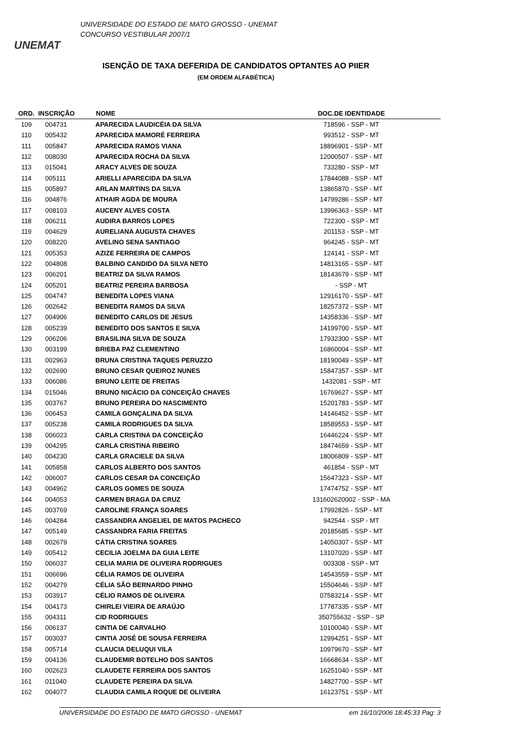UNEMAT
UNIVERSIDADE DO ESTADO DE MATO GROSSO - UNEMAT
CONCURSO VESTIBULAR 2007/1
ISENÇÃO DE TAXA DEFERIDA DE CANDIDATOS OPTANTES AO PIIER
(EM ORDEM ALFABÉTICA)
| ORD. | INSCRIÇÃO | NOME | DOC.DE IDENTIDADE | |
| --- | --- | --- | --- | --- |
| 109 | 004731 | APARECIDA LAUDICÉIA DA SILVA | 718596 - SSP - MT | |
| 110 | 005432 | APARECIDA MAMORÉ FERREIRA | 993512 - SSP - MT | |
| 111 | 005847 | APARECIDA RAMOS VIANA | 18896901 - SSP - MT | |
| 112 | 008030 | APARECIDA ROCHA DA SILVA | 12000507 - SSP - MT | |
| 113 | 015041 | ARACY ALVES DE SOUZA | 733280 - SSP - MT | |
| 114 | 005111 | ARIELLI APARECIDA DA SILVA | 17844088 - SSP - MT | |
| 115 | 005897 | ARLAN MARTINS DA SILVA | 13865870 - SSP - MT | |
| 116 | 004876 | ATHAIR AGDA DE MOURA | 14799286 - SSP - MT | |
| 117 | 008103 | AUCENY ALVES COSTA | 13996363 - SSP - MT | |
| 118 | 006211 | AUDIRA BARROS LOPES | 722300 - SSP - MT | |
| 119 | 004629 | AURELIANA AUGUSTA CHAVES | 201153 - SSP - MT | |
| 120 | 008220 | AVELINO SENA SANTIAGO | 964245 - SSP - MT | |
| 121 | 005353 | AZIZE FERREIRA DE CAMPOS | 124141 - SSP - MT | |
| 122 | 004808 | BALBINO CANDIDO DA SILVA NETO | 14813165 - SSP - MT | |
| 123 | 006201 | BEATRIZ DA SILVA RAMOS | 18143679 - SSP - MT | |
| 124 | 005201 | BEATRIZ PEREIRA BARBOSA | - SSP - MT | |
| 125 | 004747 | BENEDITA LOPES VIANA | 12916170 - SSP - MT | |
| 126 | 002642 | BENEDITA RAMOS DA SILVA | 18257372 - SSP - MT | |
| 127 | 004906 | BENEDITO CARLOS DE JESUS | 14358336 - SSP - MT | |
| 128 | 005239 | BENEDITO DOS SANTOS E SILVA | 14199700 - SSP - MT | |
| 129 | 006206 | BRASILINA SILVA DE SOUZA | 17932300 - SSP - MT | |
| 130 | 003199 | BRIEBA PAZ CLEMENTINO | 16860004 - SSP - MT | |
| 131 | 002963 | BRUNA CRISTINA TAQUES PERUZZO | 18190049 - SSP - MT | |
| 132 | 002690 | BRUNO CESAR QUEIROZ NUNES | 15847357 - SSP - MT | |
| 133 | 006086 | BRUNO LEITE DE FREITAS | 1432081 - SSP - MT | |
| 134 | 015046 | BRUNO NICÁCIO DA CONCEIÇÃO CHAVES | 16769627 - SSP - MT | |
| 135 | 003767 | BRUNO PEREIRA DO NASCIMENTO | 15201783 - SSP - MT | |
| 136 | 006453 | CAMILA GONÇALINA DA SILVA | 14146452 - SSP - MT | |
| 137 | 005238 | CAMILA RODRIGUES DA SILVA | 18589553 - SSP - MT | |
| 138 | 006023 | CARLA CRISTINA DA CONCEIÇÃO | 16446224 - SSP - MT | |
| 139 | 004295 | CARLA CRISTINA RIBEIRO | 18474659 - SSP - MT | |
| 140 | 004230 | CARLA GRACIELE DA SILVA | 18006809 - SSP - MT | |
| 141 | 005858 | CARLOS ALBERTO DOS SANTOS | 461854 - SSP - MT | |
| 142 | 006007 | CARLOS CESAR DA CONCEIÇÃO | 15647323 - SSP - MT | |
| 143 | 004962 | CARLOS GOMES DE SOUZA | 17474752 - SSP - MT | |
| 144 | 004053 | CARMEN BRAGA DA CRUZ | 131602620002 - SSP - MA | |
| 145 | 003769 | CAROLINE FRANÇA SOARES | 17992826 - SSP - MT | |
| 146 | 004284 | CASSANDRA ANGELIEL DE MATOS PACHECO | 942544 - SSP - MT | |
| 147 | 005149 | CASSANDRA FARIA FREITAS | 20185685 - SSP - MT | |
| 148 | 002679 | CÁTIA CRISTINA SOARES | 14050307 - SSP - MT | |
| 149 | 005412 | CECILIA JOELMA DA GUIA LEITE | 13107020 - SSP - MT | |
| 150 | 006037 | CELIA MARIA DE OLIVEIRA RODRIGUES | 003308 - SSP - MT | |
| 151 | 006696 | CÉLIA RAMOS DE OLIVEIRA | 14543559 - SSP - MT | |
| 152 | 004279 | CÉLIA SÃO BERNARDO PINHO | 15504646 - SSP - MT | |
| 153 | 003917 | CÉLIO RAMOS DE OLIVEIRA | 07583214 - SSP - MT | |
| 154 | 004173 | CHIRLEI VIEIRA DE ARAÚJO | 17787335 - SSP - MT | |
| 155 | 004311 | CID RODRIGUES | 350755632 - SSP - SP | |
| 156 | 006137 | CINTIA DE CARVALHO | 10100040 - SSP - MT | |
| 157 | 003037 | CINTIA JOSÉ DE SOUSA FERREIRA | 12994251 - SSP - MT | |
| 158 | 005714 | CLAUCIA DELUQUI VILA | 10979670 - SSP - MT | |
| 159 | 004136 | CLAUDEMIR BOTELHO DOS SANTOS | 16668634 - SSP - MT | |
| 160 | 002623 | CLAUDETE FERREIRA DOS SANTOS | 16251040 - SSP - MT | |
| 161 | 011040 | CLAUDETE PEREIRA DA SILVA | 14827700 - SSP - MT | |
| 162 | 004077 | CLAUDIA CAMILA ROQUE DE OLIVEIRA | 16123751 - SSP - MT | |
UNIVERSIDADE DO ESTADO DE MATO GROSSO - UNEMAT em 16/10/2006 18:45:33 Pag: 3